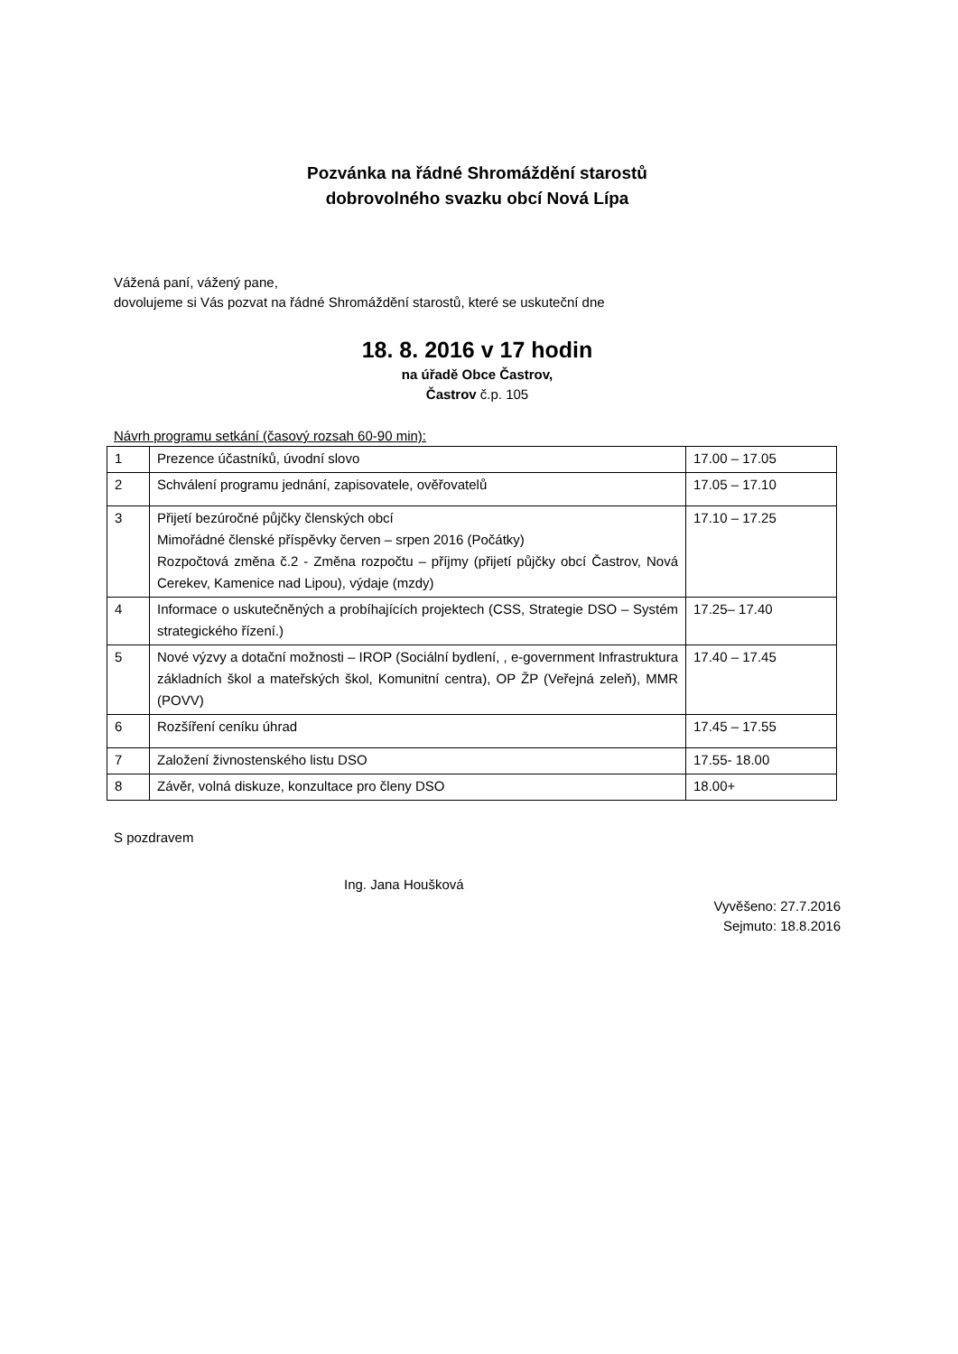Pozvánka na řádné Shromáždění starostů
dobrovolného svazku obcí Nová Lípa
Vážená paní, vážený pane,
dovolujeme si Vás pozvat na řádné Shromáždění starostů, které se uskuteční dne
18. 8. 2016 v 17 hodin
na úřadě Obce Častrov,
Častrov č.p. 105
Návrh programu setkání (časový rozsah 60-90 min):
| 1 | Prezence účastníků, úvodní slovo | 17.00 – 17.05 |
| 2 | Schválení programu jednání, zapisovatele, ověřovatelů | 17.05 – 17.10 |
| 3 | Přijetí bezúročné půjčky členských obcí Mimořádné členské příspěvky červen – srpen 2016 (Počátky) Rozpočtová změna č.2 - Změna rozpočtu – příjmy (přijetí půjčky obcí Častrov, Nová Cerekev, Kamenice nad Lipou), výdaje (mzdy) | 17.10 – 17.25 |
| 4 | Informace o uskutečněných a probíhajících projektech (CSS, Strategie DSO – Systém strategického řízení.) | 17.25– 17.40 |
| 5 | Nové výzvy a dotační možnosti – IROP (Sociální bydlení, , e-government Infrastruktura základních škol a mateřských škol, Komunitní centra), OP ŽP (Veřejná zeleň), MMR (POVV) | 17.40 – 17.45 |
| 6 | Rozšíření ceníku úhrad | 17.45 – 17.55 |
| 7 | Založení živnostenského listu DSO | 17.55- 18.00 |
| 8 | Závěr, volná diskuze, konzultace pro členy DSO | 18.00+ |
S pozdravem
Ing. Jana Houšková
Vyvěšeno: 27.7.2016
Sejmuto: 18.8.2016